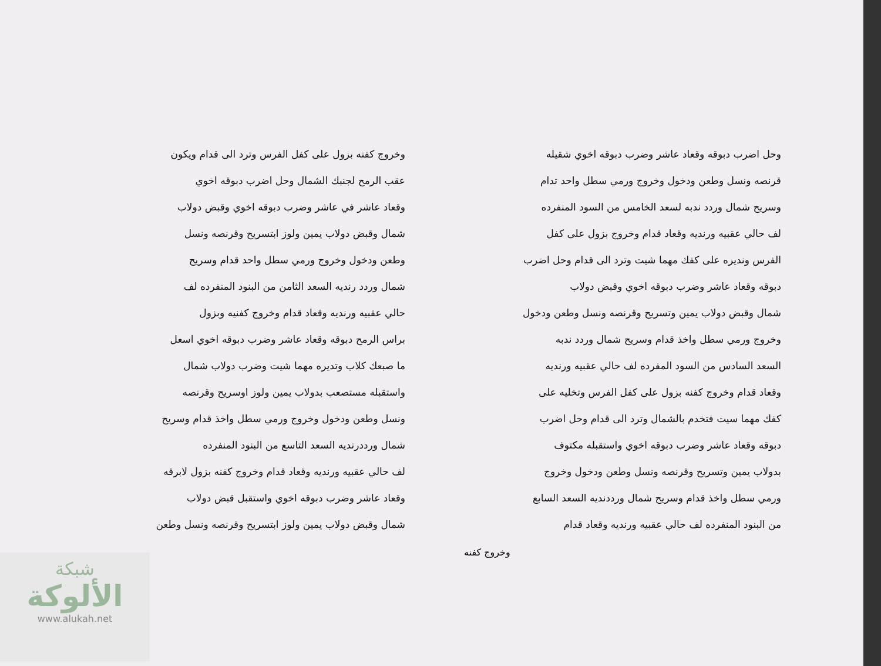وحل اضرب دبوقه وقعاد عاشر وضرب دبوقه اخوي شقيله
قرنصه ونسل وطعن ودخول وخروج ورمي سطل واحد تدام
وسريح شمال وردد ندبه لسعد الخامس من السود المنفرده
لف حالي عقبيه ورنديه وقعاد قدام وخروج بزول على كفل
الفرس ونديره على كفك مهما شيت وترد الى قدام وحل اضرب
دبوقه وقعاد عاشر وضرب دبوقه اخوي وقبض دولاب
شمال وقبض دولاب يمين وتسريح وقرنصه ونسل وطعن ودخول
وخروج ورمي سطل واخذ قدام وسريح شمال وردد ندبه
السعد السادس من السود المفرده لف حالي عقبيه ورنديه
وقعاد قدام وخروج كفنه بزول على كفل الفرس وتخليه على
كفك مهما سيت فتخدم بالشمال وترد الى قدام وحل اضرب
دبوقه وقعاد عاشر وضرب دبوقه اخوي واستقبله مكتوف
بدولاب يمين وتسريح وقرنصه ونسل وطعن ودخول وخروج
ورمي سطل واخذ قدام وسريح شمال ورددنديه السعد السابع
من البنود المنفرده لف حالي عقبيه ورنديه وقعاد قدام
وخروج كفنه بزول على كفل الفرس وترد الى قدام ويكون
عقب الرمح لجنبك الشمال وحل اضرب دبوقه اخوي
وقعاد عاشر في عاشر وضرب دبوقه اخوي وقبض دولاب
شمال وقبض دولاب يمين ولوز ابتسريح وقرنصه ونسل
وطعن ودخول وخروج ورمي سطل واحد قدام وسريح
شمال وردد رنديه السعد الثامن من البنود المنفرده لف
حالي عقبيه ورنديه وقعاد قدام وخروج كفنيه وبزول
براس الرمح دبوقه وقعاد عاشر وضرب دبوقه اخوي اسعل
ما صبعك كلاب وتديره مهما شيت وضرب دولاب شمال
واستقبله مستصعب بدولاب يمين ولوز اوسريح وقرنصه
ونسل وطعن ودخول وخروج ورمي سطل واخذ قدام وسريح
شمال ورددرنديه السعد التاسع من البنود المنفرده
لف حالي عقبيه ورنديه وقعاد قدام وخروج كفنه بزول لابرقه
وقعاد عاشر وضرب دبوقه اخوي واستقبل قبض دولاب
شمال وقبض دولاب يمين ولوز ابتسريح وقرنصه ونسل وطعن
وخروج كفنه
شبكة
الألوكة
www.alukah.net